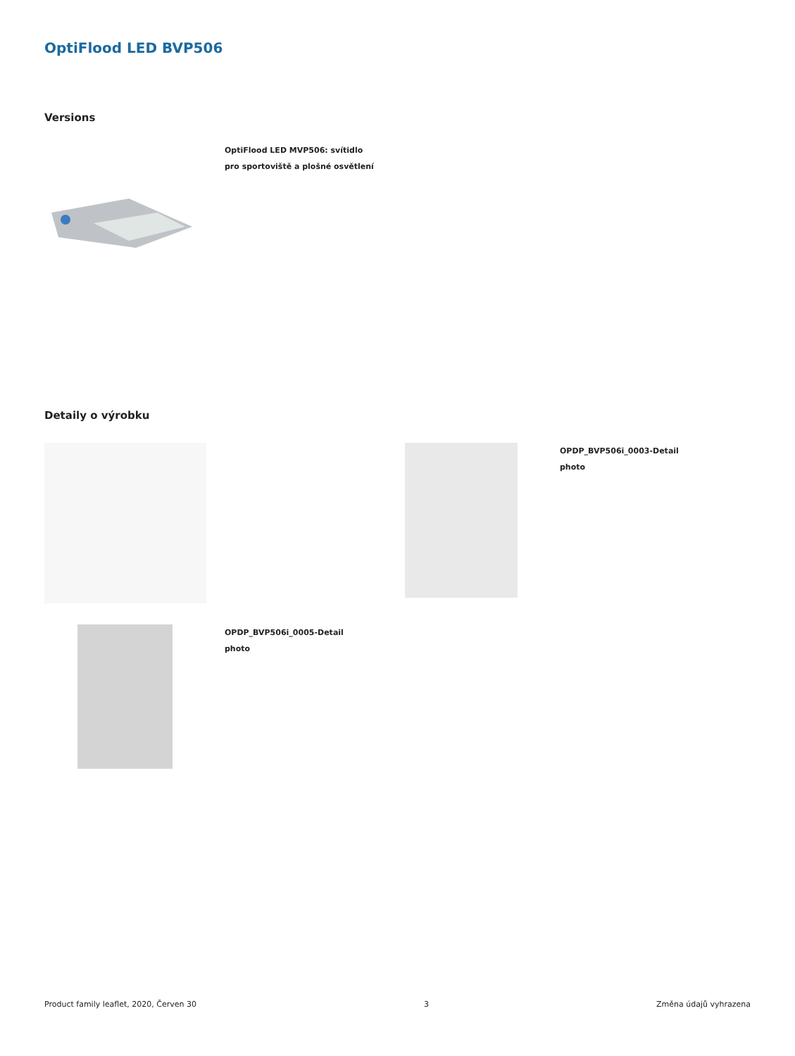OptiFlood LED BVP506
Versions
OptiFlood LED MVP506: svítidlo
pro sportoviště a plošné osvětlení
Detaily o výrobku
OPDP_BVP506i_0003-Detail
photo
OPDP_BVP506i_0005-Detail
photo
Product family leaflet, 2020, Červen 30 3 Změna údajů vyhrazena